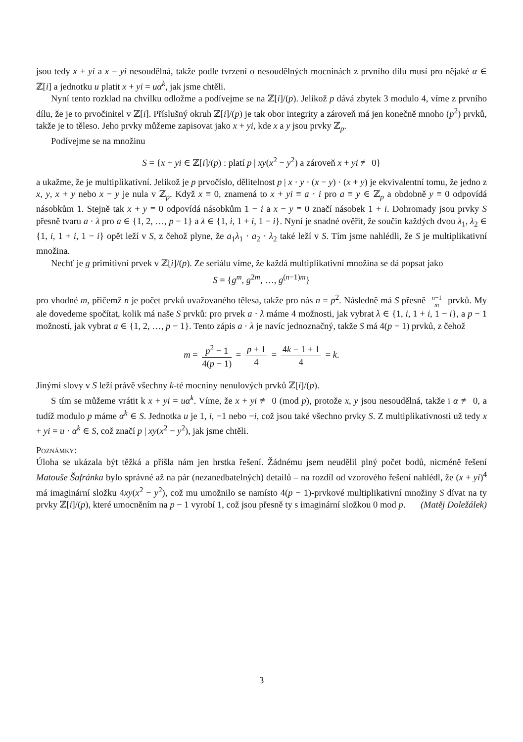jsou tedy x + yi a x − yi nesoudělná, takže podle tvrzení o nesoudělných mocninách z prvního dílu musí pro nějaké α ∈ ℤ[i] a jednotku u platit x + yi = uα<sup>k</sup>, jak jsme chtěli.
Nyní tento rozklad na chvilku odložme a podívejme se na ℤ[i]/(p). Jelikož p dává zbytek 3 modulo 4, víme z prvního dílu, že je to prvočinitel v ℤ[i]. Příslušný okruh ℤ[i]/(p) je tak obor integrity a zároveň má jen konečně mnoho (p<sup>2</sup>) prvků, takže je to těleso. Jeho prvky můžeme zapisovat jako x + yi, kde x a y jsou prvky ℤ<sub>p</sub>.
Podívejme se na množinu
S = {x + yi ∈ ℤ[i]/(p) : platí p | xy(x<sup>2</sup> − y<sup>2</sup>) a zároveň x + yi ≢ 0}
a ukažme, že je multiplikativní. Jelikož je p prvočíslo, dělitelnost p | x · y · (x − y) · (x + y) je ekvivalentní tomu, že jedno z x, y, x + y nebo x − y je nula v ℤ<sub>p</sub>. Když x ≡ 0, znamená to x + yi ≡ a · i pro a ≡ y ∈ ℤ<sub>p</sub> a obdobně y ≡ 0 odpovídá násobkům 1. Stejně tak x + y ≡ 0 odpovídá násobkům 1 − i a x − y ≡ 0 značí násobek 1 + i. Dohromady jsou prvky S přesně tvaru a · λ pro a ∈ {1, 2, …, p − 1} a λ ∈ {1, i, 1 + i, 1 − i}. Nyní je snadné ověřit, že součin každých dvou λ<sub>1</sub>, λ<sub>2</sub> ∈ {1, i, 1 + i, 1 − i} opět leží v S, z čehož plyne, že a<sub>1</sub>λ<sub>1</sub> · a<sub>2</sub> · λ<sub>2</sub> také leží v S. Tím jsme nahlédli, že S je multiplikativní množina.
Nechť je g primitivní prvek v ℤ[i]/(p). Ze seriálu víme, že každá multiplikativní množina se dá popsat jako
S = {g<sup>m</sup>, g<sup>2m</sup>, …, g<sup>(n−1)m</sup>}
pro vhodné m, přičemž n je počet prvků uvažovaného tělesa, takže pro nás n = p<sup>2</sup>. Následně má S přesně n−1 m prvků. My ale dovedeme spočítat, kolik má naše S prvků: pro prvek a · λ máme 4 možnosti, jak vybrat λ ∈ {1, i, 1 + i, 1 − i}, a p − 1 možností, jak vybrat a ∈ {1, 2, …, p − 1}. Tento zápis a · λ je navíc jednoznačný, takže S má 4(p − 1) prvků, z čehož
m = p<sup>2</sup> − 1 4(p − 1) = p + 1 4 = 4k − 1 + 1 4 = k.
Jinými slovy v S leží právě všechny k-té mocniny nenulových prvků ℤ[i]/(p).
S tím se můžeme vrátit k x + yi = uα<sup>k</sup>. Víme, že x + yi ≢ 0 (mod p), protože x, y jsou nesoudělná, takže i α ≢ 0, a tudíž modulo p máme α<sup>k</sup> ∈ S. Jednotka u je 1, i, −1 nebo −i, což jsou také všechno prvky S. Z multiplikativnosti už tedy x + yi = u · α<sup>k</sup> ∈ S, což značí p | xy(x<sup>2</sup> − y<sup>2</sup>), jak jsme chtěli.
Poznámky:
Úloha se ukázala být těžká a přišla nám jen hrstka řešení. Žádnému jsem neudělil plný počet bodů, nicméně řešení Matouše Šafránka bylo správné až na pár (nezanedbatelných) detailů – na rozdíl od vzorového řešení nahlédl, že (x + yi)<sup>4</sup> má imaginární složku 4xy(x<sup>2</sup> − y<sup>2</sup>), což mu umožnilo se namísto 4(p − 1)-prvkové multiplikativní množiny S dívat na ty prvky ℤ[i]/(p), které umocněním na p − 1 vyrobí 1, což jsou přesně ty s imaginární složkou 0 mod p. (Matěj Doležálek)
3